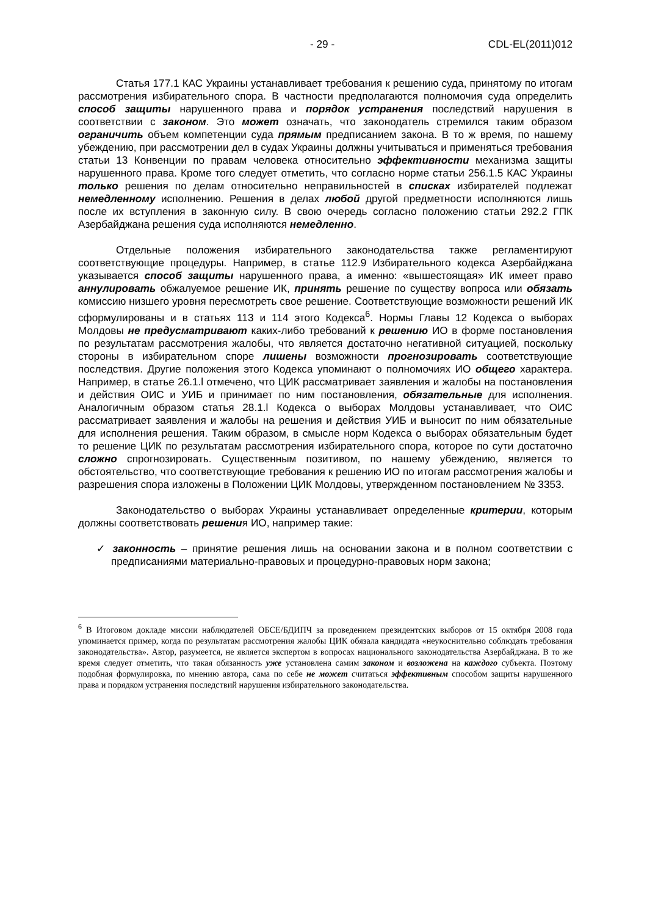- 29 - CDL-EL(2011)012
Статья 177.1 КАС Украины устанавливает требования к решению суда, принятому по итогам рассмотрения избирательного спора. В частности предполагаются полномочия суда определить способ защиты нарушенного права и порядок устранения последствий нарушения в соответствии с законом. Это может означать, что законодатель стремился таким образом ограничить объем компетенции суда прямым предписанием закона. В то ж время, по нашему убеждению, при рассмотрении дел в судах Украины должны учитываться и применяться требования статьи 13 Конвенции по правам человека относительно эффективности механизма защиты нарушенного права. Кроме того следует отметить, что согласно норме статьи 256.1.5 КАС Украины только решения по делам относительно неправильностей в списках избирателей подлежат немедленному исполнению. Решения в делах любой другой предметности исполняются лишь после их вступления в законную силу. В свою очередь согласно положению статьи 292.2 ГПК Азербайджана решения суда исполняются немедленно.
Отдельные положения избирательного законодательства также регламентируют соответствующие процедуры. Например, в статье 112.9 Избирательного кодекса Азербайджана указывается способ защиты нарушенного права, а именно: «вышестоящая» ИК имеет право аннулировать обжалуемое решение ИК, принять решение по существу вопроса или обязать комиссию низшего уровня пересмотреть свое решение. Соответствующие возможности решений ИК сформулированы и в статьях 113 и 114 этого Кодекса<sup>6</sup>. Нормы Главы 12 Кодекса о выборах Молдовы не предусматривают каких-либо требований к решению ИО в форме постановления по результатам рассмотрения жалобы, что является достаточно негативной ситуацией, поскольку стороны в избирательном споре лишены возможности прогнозировать соответствующие последствия. Другие положения этого Кодекса упоминают о полномочиях ИО общего характера. Например, в статье 26.1.l отмечено, что ЦИК рассматривает заявления и жалобы на постановления и действия ОИС и УИБ и принимает по ним постановления, обязательные для исполнения. Аналогичным образом статья 28.1.l Кодекса о выборах Молдовы устанавливает, что ОИС рассматривает заявления и жалобы на решения и действия УИБ и выносит по ним обязательные для исполнения решения. Таким образом, в смысле норм Кодекса о выборах обязательным будет то решение ЦИК по результатам рассмотрения избирательного спора, которое по сути достаточно сложно спрогнозировать. Существенным позитивом, по нашему убеждению, является то обстоятельство, что соответствующие требования к решению ИО по итогам рассмотрения жалобы и разрешения спора изложены в Положении ЦИК Молдовы, утвержденном постановлением № 3353.
Законодательство о выборах Украины устанавливает определенные критерии, которым должны соответствовать решения ИО, например такие:
✓ законность – принятие решения лишь на основании закона и в полном соответствии с предписаниями материально-правовых и процедурно-правовых норм закона;
<sup>6</sup> В Итоговом докладе миссии наблюдателей ОБСЕ/БДИПЧ за проведением президентских выборов от 15 октября 2008 года упоминается пример, когда по результатам рассмотрения жалобы ЦИК обязала кандидата «неукоснительно соблюдать требования законодательства». Автор, разумеется, не является экспертом в вопросах национального законодательства Азербайджана. В то же время следует отметить, что такая обязанность уже установлена самим законом и возложена на каждого субъекта. Поэтому подобная формулировка, по мнению автора, сама по себе не может считаться эффективным способом защиты нарушенного права и порядком устранения последствий нарушения избирательного законодательства.